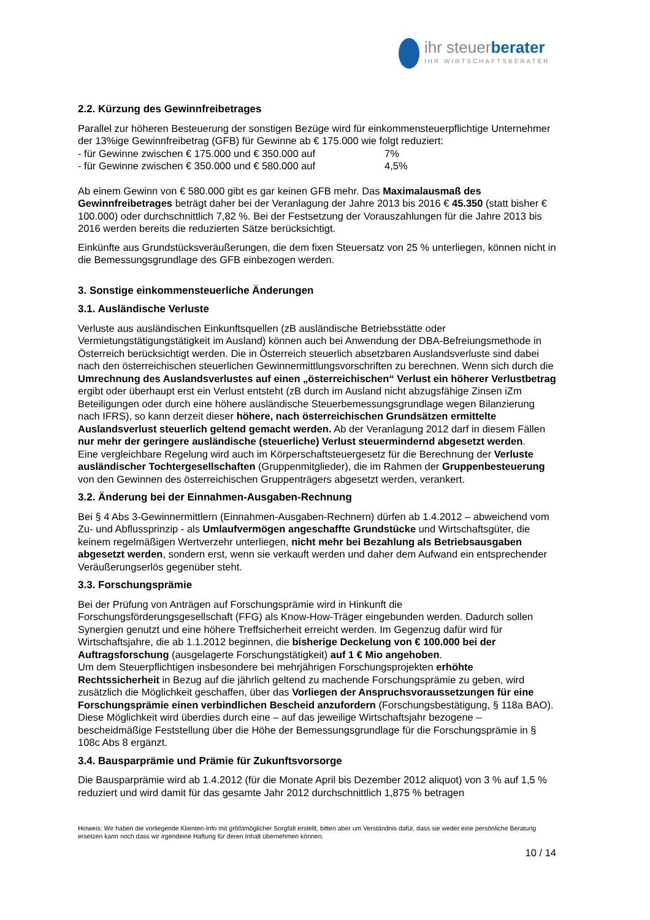ihr steuerberater
IHR WIRTSCHAFTSBERATER
2.2. Kürzung des Gewinnfreibetrages
Parallel zur höheren Besteuerung der sonstigen Bezüge wird für einkommensteuerpflichtige Unternehmer der 13%ige Gewinnfreibetrag (GFB) für Gewinne ab € 175.000 wie folgt reduziert:
- für Gewinne zwischen € 175.000 und € 350.000 auf 7%
- für Gewinne zwischen € 350.000 und € 580.000 auf 4,5%
Ab einem Gewinn von € 580.000 gibt es gar keinen GFB mehr. Das Maximalausmaß des Gewinnfreibetrages beträgt daher bei der Veranlagung der Jahre 2013 bis 2016 € 45.350 (statt bisher € 100.000) oder durchschnittlich 7,82 %. Bei der Festsetzung der Vorauszahlungen für die Jahre 2013 bis 2016 werden bereits die reduzierten Sätze berücksichtigt.
Einkünfte aus Grundstücksveräußerungen, die dem fixen Steuersatz von 25 % unterliegen, können nicht in die Bemessungsgrundlage des GFB einbezogen werden.
3. Sonstige einkommensteuerliche Änderungen
3.1. Ausländische Verluste
Verluste aus ausländischen Einkunftsquellen (zB ausländische Betriebsstätte oder Vermietungstätigungstätigkeit im Ausland) können auch bei Anwendung der DBA-Befreiungsmethode in Österreich berücksichtigt werden. Die in Österreich steuerlich absetzbaren Auslandsverluste sind dabei nach den österreichischen steuerlichen Gewinnermittlungsvorschriften zu berechnen. Wenn sich durch die Umrechnung des Auslandsverlustes auf einen „österreichischen“ Verlust ein höherer Verlustbetrag ergibt oder überhaupt erst ein Verlust entsteht (zB durch im Ausland nicht abzugsfähige Zinsen iZm Beteiligungen oder durch eine höhere ausländische Steuerbemessungsgrundlage wegen Bilanzierung nach IFRS), so kann derzeit dieser höhere, nach österreichischen Grundsätzen ermittelte Auslandsverlust steuerlich geltend gemacht werden. Ab der Veranlagung 2012 darf in diesem Fällen nur mehr der geringere ausländische (steuerliche) Verlust steuermindernd abgesetzt werden.
Eine vergleichbare Regelung wird auch im Körperschaftsteuergesetz für die Berechnung der Verluste ausländischer Tochtergesellschaften (Gruppenmitglieder), die im Rahmen der Gruppenbesteuerung von den Gewinnen des österreichischen Gruppenträgers abgesetzt werden, verankert.
3.2. Änderung bei der Einnahmen-Ausgaben-Rechnung
Bei § 4 Abs 3-Gewinnermittlern (Einnahmen-Ausgaben-Rechnern) dürfen ab 1.4.2012 – abweichend vom Zu- und Abflussprinzip - als Umlaufvermögen angeschaffte Grundstücke und Wirtschaftsgüter, die keinem regelmäßigen Wertverzehr unterliegen, nicht mehr bei Bezahlung als Betriebsausgaben abgesetzt werden, sondern erst, wenn sie verkauft werden und daher dem Aufwand ein entsprechender Veräußerungserlös gegenüber steht.
3.3. Forschungsprämie
Bei der Prüfung von Anträgen auf Forschungsprämie wird in Hinkunft die Forschungsförderungsgesellschaft (FFG) als Know-How-Träger eingebunden werden. Dadurch sollen Synergien genutzt und eine höhere Treffsicherheit erreicht werden. Im Gegenzug dafür wird für Wirtschaftsjahre, die ab 1.1.2012 beginnen, die bisherige Deckelung von € 100.000 bei der Auftragsforschung (ausgelagerte Forschungstätigkeit) auf 1 € Mio angehoben.
Um dem Steuerpflichtigen insbesondere bei mehrjährigen Forschungsprojekten erhöhte Rechtssicherheit in Bezug auf die jährlich geltend zu machende Forschungsprämie zu geben, wird zusätzlich die Möglichkeit geschaffen, über das Vorliegen der Anspruchsvoraussetzungen für eine Forschungsprämie einen verbindlichen Bescheid anzufordern (Forschungsbestätigung, § 118a BAO). Diese Möglichkeit wird überdies durch eine – auf das jeweilige Wirtschaftsjahr bezogene – bescheidmäßige Feststellung über die Höhe der Bemessungsgrundlage für die Forschungsprämie in § 108c Abs 8 ergänzt.
3.4. Bausparprämie und Prämie für Zukunftsvorsorge
Die Bausparprämie wird ab 1.4.2012 (für die Monate April bis Dezember 2012 aliquot) von 3 % auf 1,5 % reduziert und wird damit für das gesamte Jahr 2012 durchschnittlich 1,875 % betragen
Hinweis: Wir haben die vorliegende Klienten-Info mit größtmöglicher Sorgfalt erstellt, bitten aber um Verständnis dafür, dass sie weder eine persönliche Beratung ersetzen kann noch dass wir irgendeine Haftung für deren Inhalt übernehmen können.
10 / 14